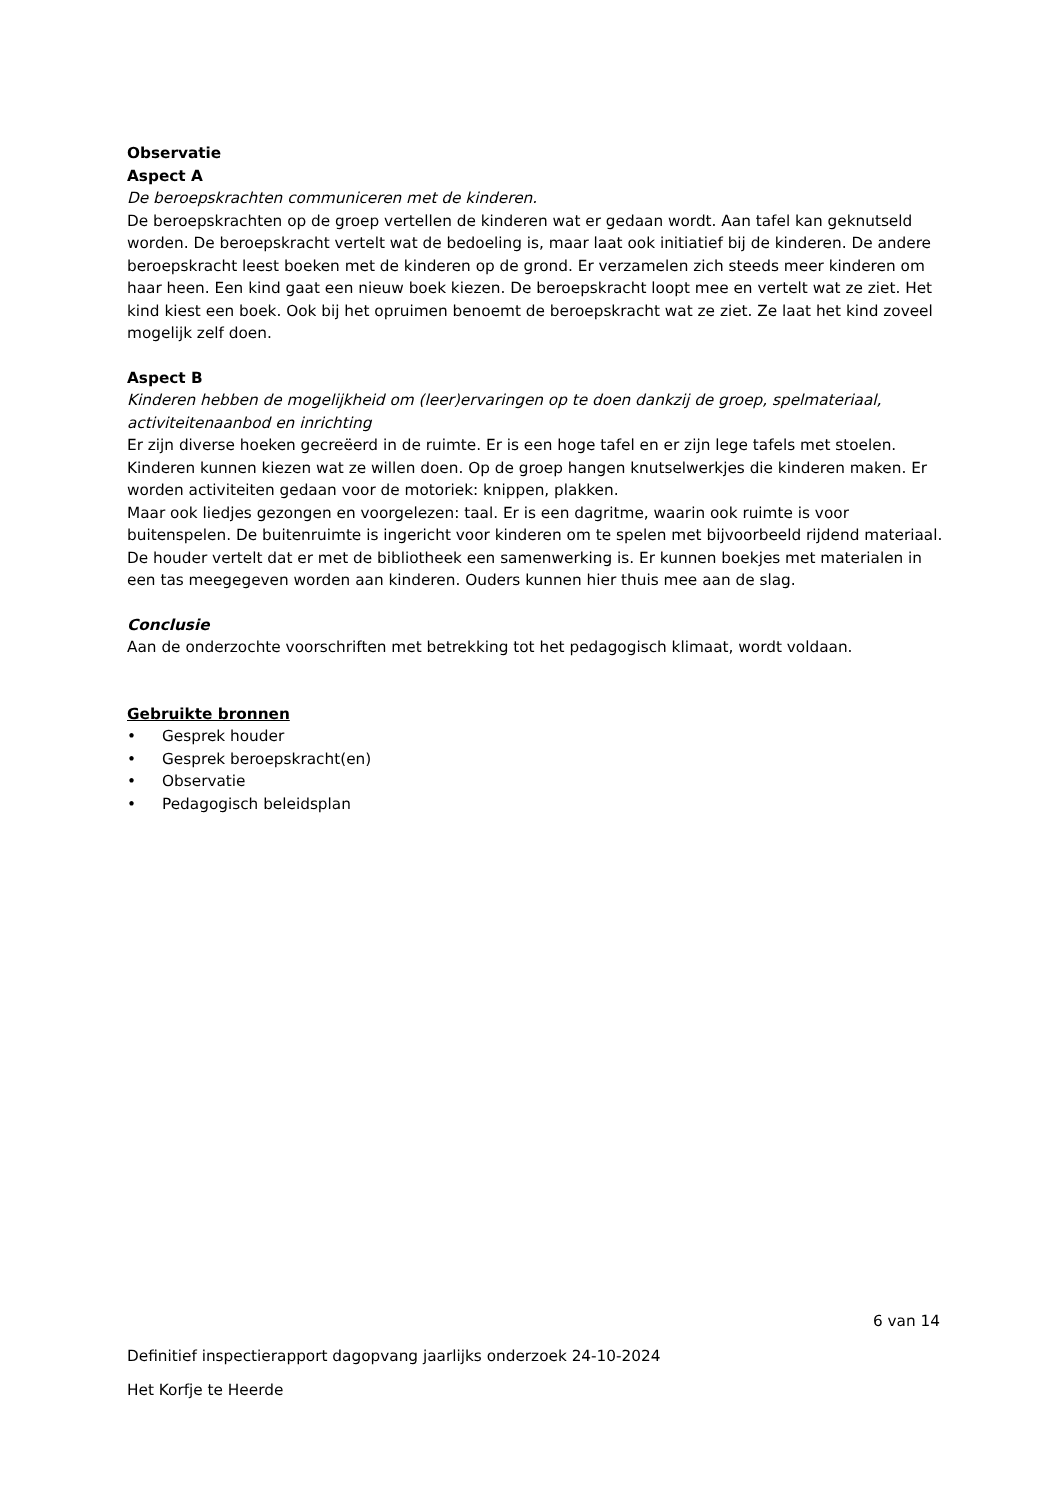Observatie
Aspect A
De beroepskrachten communiceren met de kinderen.
De beroepskrachten op de groep vertellen de kinderen wat er gedaan wordt. Aan tafel kan geknutseld worden. De beroepskracht vertelt wat de bedoeling is, maar laat ook initiatief bij de kinderen. De andere beroepskracht leest boeken met de kinderen op de grond. Er verzamelen zich steeds meer kinderen om haar heen. Een kind gaat een nieuw boek kiezen. De beroepskracht loopt mee en vertelt wat ze ziet. Het kind kiest een boek. Ook bij het opruimen benoemt de beroepskracht wat ze ziet. Ze laat het kind zoveel mogelijk zelf doen.
Aspect B
Kinderen hebben de mogelijkheid om (leer)ervaringen op te doen dankzij de groep, spelmateriaal, activiteitenaanbod en inrichting
Er zijn diverse hoeken gecreëerd in de ruimte. Er is een hoge tafel en er zijn lege tafels met stoelen. Kinderen kunnen kiezen wat ze willen doen. Op de groep hangen knutselwerkjes die kinderen maken. Er worden activiteiten gedaan voor de motoriek: knippen, plakken.
Maar ook liedjes gezongen en voorgelezen: taal. Er is een dagritme, waarin ook ruimte is voor buitenspelen. De buitenruimte is ingericht voor kinderen om te spelen met bijvoorbeeld rijdend materiaal.
De houder vertelt dat er met de bibliotheek een samenwerking is. Er kunnen boekjes met materialen in een tas meegegeven worden aan kinderen. Ouders kunnen hier thuis mee aan de slag.
Conclusie
Aan de onderzochte voorschriften met betrekking tot het pedagogisch klimaat, wordt voldaan.
Gebruikte bronnen
• Gesprek houder
• Gesprek beroepskracht(en)
• Observatie
• Pedagogisch beleidsplan
6 van 14
Definitief inspectierapport dagopvang jaarlijks onderzoek 24-10-2024
Het Korfje te Heerde